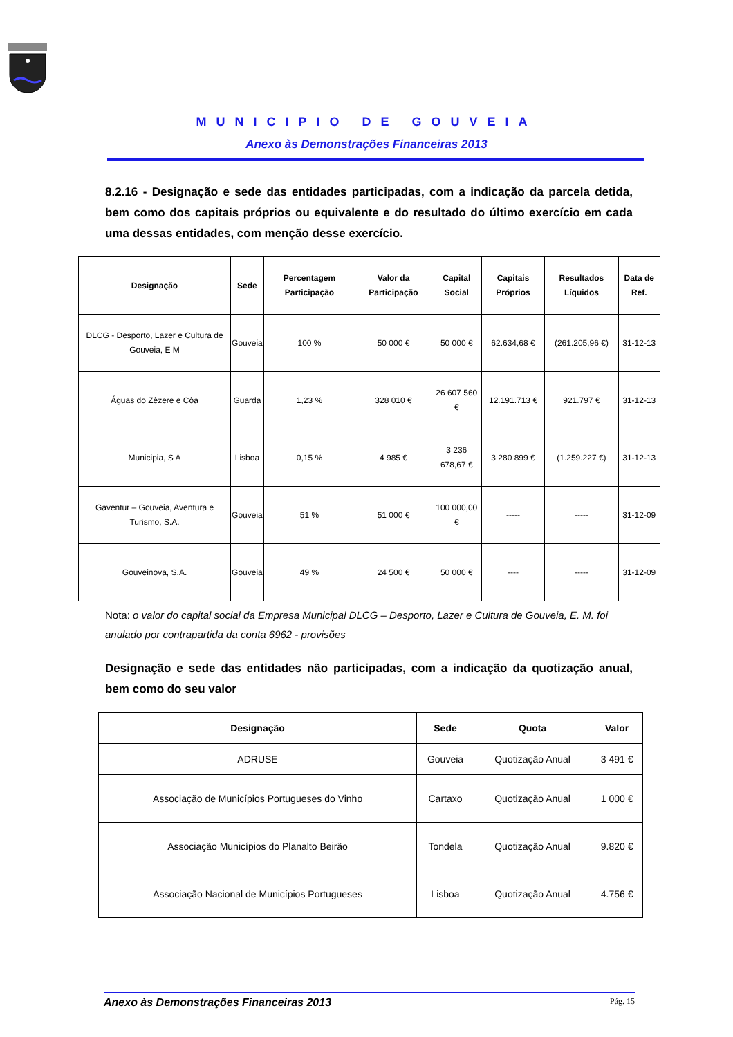MUNICIPIO DE GOUVEIA
Anexo às Demonstrações Financeiras 2013
8.2.16 - Designação e sede das entidades participadas, com a indicação da parcela detida, bem como dos capitais próprios ou equivalente e do resultado do último exercício em cada uma dessas entidades, com menção desse exercício.
| Designação | Sede | Percentagem Participação | Valor da Participação | Capital Social | Capitais Próprios | Resultados Líquidos | Data de Ref. |
| --- | --- | --- | --- | --- | --- | --- | --- |
| DLCG - Desporto, Lazer e Cultura de Gouveia, E M | Gouveia | 100 % | 50 000 € | 50 000 € | 62.634,68 € | (261.205,96 €) | 31-12-13 |
| Águas do Zêzere e Côa | Guarda | 1,23 % | 328 010 € | 26 607 560 € | 12.191.713 € | 921.797 € | 31-12-13 |
| Municipia, S A | Lisboa | 0,15 % | 4 985 € | 3 236 678,67 € | 3 280 899 € | (1.259.227 €) | 31-12-13 |
| Gaventur – Gouveia, Aventura e Turismo, S.A. | Gouveia | 51 % | 51 000 € | 100 000,00 € | ----- | ----- | 31-12-09 |
| Gouveinova, S.A. | Gouveia | 49 % | 24 500 € | 50 000 € | ---- | ----- | 31-12-09 |
Nota: o valor do capital social da Empresa Municipal DLCG – Desporto, Lazer e Cultura de Gouveia, E. M. foi anulado por contrapartida da conta 6962 - provisões
Designação e sede das entidades não participadas, com a indicação da quotização anual, bem como do seu valor
| Designação | Sede | Quota | Valor |
| --- | --- | --- | --- |
| ADRUSE | Gouveia | Quotização Anual | 3 491 € |
| Associação de Municípios Portugueses do Vinho | Cartaxo | Quotização Anual | 1 000 € |
| Associação Municípios do Planalto Beirão | Tondela | Quotização Anual | 9.820 € |
| Associação Nacional de Municípios Portugueses | Lisboa | Quotização Anual | 4.756 € |
Anexo às Demonstrações Financeiras 2013 Pág. 15